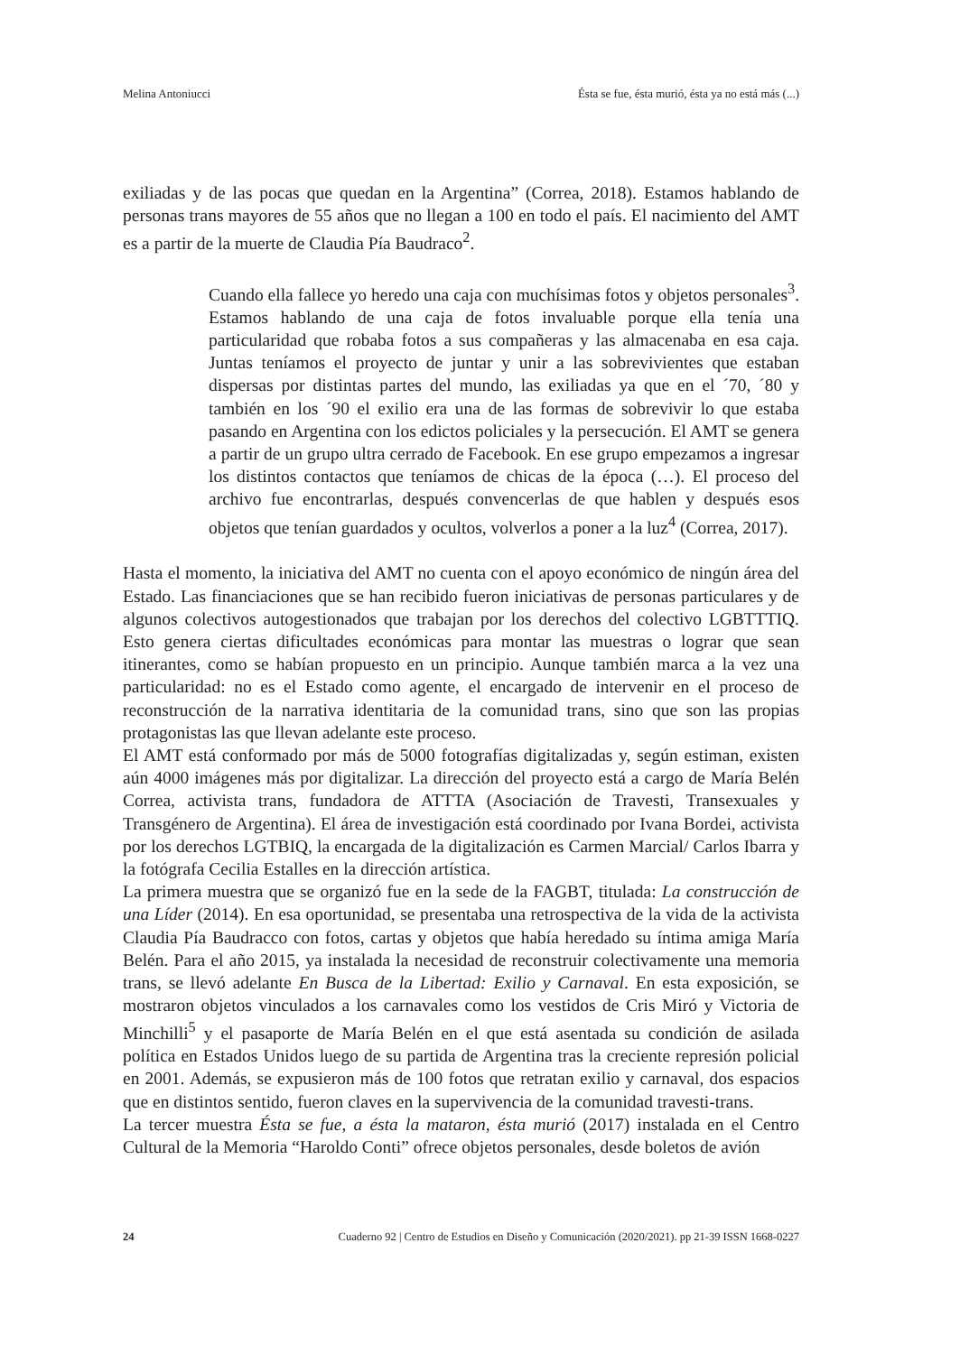Melina Antoniucci Ésta se fue, ésta murió, ésta ya no está más (...)
exiliadas y de las pocas que quedan en la Argentina” (Correa, 2018). Estamos hablando de personas trans mayores de 55 años que no llegan a 100 en todo el país. El nacimiento del AMT es a partir de la muerte de Claudia Pía Baudraco<sup>2</sup>.
Cuando ella fallece yo heredo una caja con muchísimas fotos y objetos personales<sup>3</sup>. Estamos hablando de una caja de fotos invaluable porque ella tenía una particularidad que robaba fotos a sus compañeras y las almacenaba en esa caja. Juntas teníamos el proyecto de juntar y unir a las sobrevivientes que estaban dispersas por distintas partes del mundo, las exiliadas ya que en el ´70, ´80 y también en los ´90 el exilio era una de las formas de sobrevivir lo que estaba pasando en Argentina con los edictos policiales y la persecución. El AMT se genera a partir de un grupo ultra cerrado de Facebook. En ese grupo empezamos a ingresar los distintos contactos que teníamos de chicas de la época (…). El proceso del archivo fue encontrarlas, después convencerlas de que hablen y después esos objetos que tenían guardados y ocultos, volverlos a poner a la luz<sup>4</sup> (Correa, 2017).
Hasta el momento, la iniciativa del AMT no cuenta con el apoyo económico de ningún área del Estado. Las financiaciones que se han recibido fueron iniciativas de personas particulares y de algunos colectivos autogestionados que trabajan por los derechos del colectivo LGBTTTIQ. Esto genera ciertas dificultades económicas para montar las muestras o lograr que sean itinerantes, como se habían propuesto en un principio. Aunque también marca a la vez una particularidad: no es el Estado como agente, el encargado de intervenir en el proceso de reconstrucción de la narrativa identitaria de la comunidad trans, sino que son las propias protagonistas las que llevan adelante este proceso.
El AMT está conformado por más de 5000 fotografías digitalizadas y, según estiman, existen aún 4000 imágenes más por digitalizar. La dirección del proyecto está a cargo de María Belén Correa, activista trans, fundadora de ATTTA (Asociación de Travesti, Transexuales y Transgénero de Argentina). El área de investigación está coordinado por Ivana Bordei, activista por los derechos LGTBIQ, la encargada de la digitalización es Carmen Marcial/ Carlos Ibarra y la fotógrafa Cecilia Estalles en la dirección artística.
La primera muestra que se organizó fue en la sede de la FAGBT, titulada: La construcción de una Líder (2014). En esa oportunidad, se presentaba una retrospectiva de la vida de la activista Claudia Pía Baudracco con fotos, cartas y objetos que había heredado su íntima amiga María Belén. Para el año 2015, ya instalada la necesidad de reconstruir colectivamente una memoria trans, se llevó adelante En Busca de la Libertad: Exilio y Carnaval. En esta exposición, se mostraron objetos vinculados a los carnavales como los vestidos de Cris Miró y Victoria de Minchilli<sup>5</sup> y el pasaporte de María Belén en el que está asentada su condición de asilada política en Estados Unidos luego de su partida de Argentina tras la creciente represión policial en 2001. Además, se expusieron más de 100 fotos que retratan exilio y carnaval, dos espacios que en distintos sentido, fueron claves en la supervivencia de la comunidad travesti-trans.
La tercer muestra Ésta se fue, a ésta la mataron, ésta murió (2017) instalada en el Centro Cultural de la Memoria “Haroldo Conti” ofrece objetos personales, desde boletos de avión
24 Cuaderno 92 | Centro de Estudios en Diseño y Comunicación (2020/2021). pp 21-39 ISSN 1668-0227